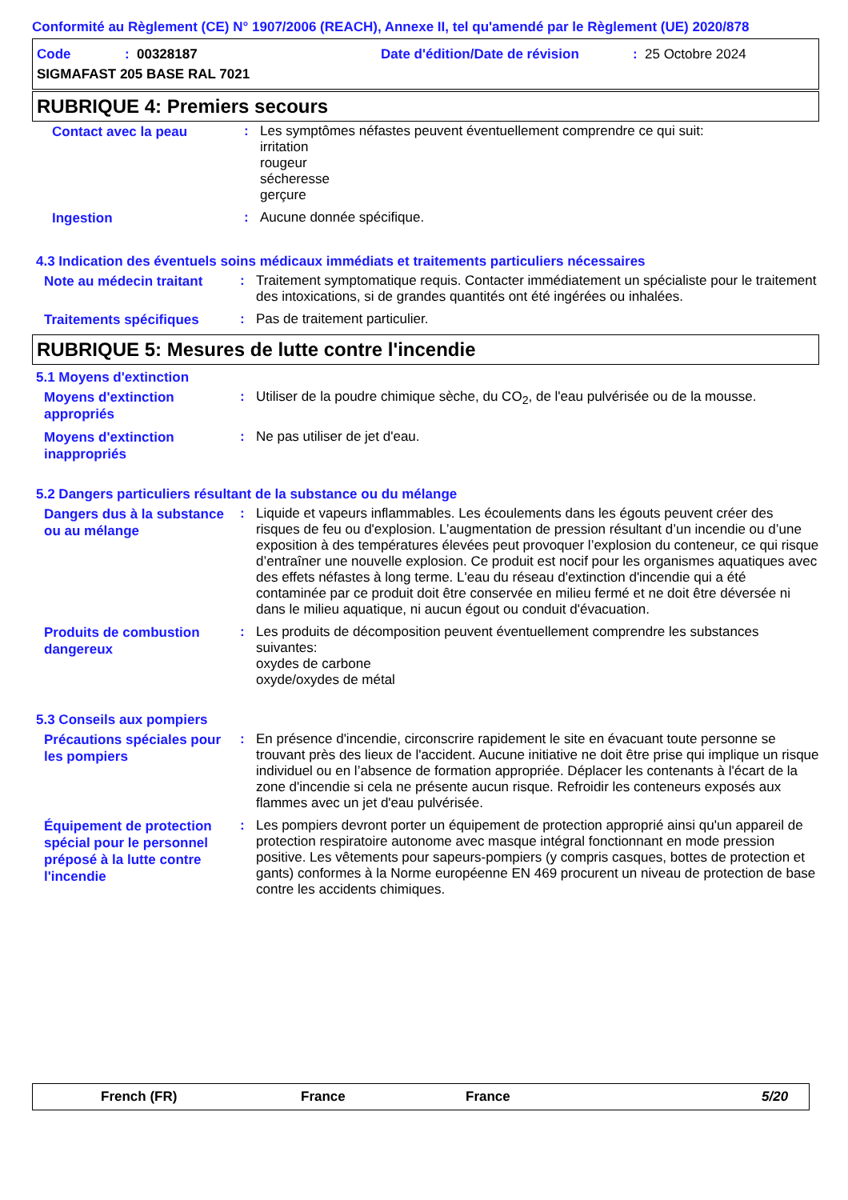Conformité au Règlement (CE) N° 1907/2006 (REACH), Annexe II, tel qu'amendé par le Règlement (UE) 2020/878
Code: 00328187 Date d'édition/Date de révision: 25 Octobre 2024
SIGMAFAST 205 BASE RAL 7021
RUBRIQUE 4: Premiers secours
Contact avec la peau
: Les symptômes néfastes peuvent éventuellement comprendre ce qui suit:
irritation
rougeur
sécheresse
gerçure
Ingestion
: Aucune donnée spécifique.
4.3 Indication des éventuels soins médicaux immédiats et traitements particuliers nécessaires
Note au médecin traitant
: Traitement symptomatique requis. Contacter immédiatement un spécialiste pour le traitement des intoxications, si de grandes quantités ont été ingérées ou inhalées.
Traitements spécifiques
: Pas de traitement particulier.
RUBRIQUE 5: Mesures de lutte contre l'incendie
5.1 Moyens d'extinction
Moyens d'extinction appropriés
: Utiliser de la poudre chimique sèche, du CO<sub>2</sub>, de l'eau pulvérisée ou de la mousse.
Moyens d'extinction inappropriés
: Ne pas utiliser de jet d'eau.
5.2 Dangers particuliers résultant de la substance ou du mélange
Dangers dus à la substance ou au mélange
: Liquide et vapeurs inflammables. Les écoulements dans les égouts peuvent créer des risques de feu ou d'explosion. L’augmentation de pression résultant d’un incendie ou d’une exposition à des températures élevées peut provoquer l’explosion du conteneur, ce qui risque d’entraîner une nouvelle explosion. Ce produit est nocif pour les organismes aquatiques avec des effets néfastes à long terme. L'eau du réseau d'extinction d'incendie qui a été contaminée par ce produit doit être conservée en milieu fermé et ne doit être déversée ni dans le milieu aquatique, ni aucun égout ou conduit d'évacuation.
Produits de combustion dangereux
: Les produits de décomposition peuvent éventuellement comprendre les substances suivantes:
oxydes de carbone
oxyde/oxydes de métal
5.3 Conseils aux pompiers
Précautions spéciales pour les pompiers
: En présence d'incendie, circonscrire rapidement le site en évacuant toute personne se trouvant près des lieux de l'accident. Aucune initiative ne doit être prise qui implique un risque individuel ou en l’absence de formation appropriée. Déplacer les contenants à l'écart de la zone d'incendie si cela ne présente aucun risque. Refroidir les conteneurs exposés aux flammes avec un jet d'eau pulvérisée.
Équipement de protection spécial pour le personnel préposé à la lutte contre l'incendie
: Les pompiers devront porter un équipement de protection approprié ainsi qu'un appareil de protection respiratoire autonome avec masque intégral fonctionnant en mode pression positive. Les vêtements pour sapeurs-pompiers (y compris casques, bottes de protection et gants) conformes à la Norme européenne EN 469 procurent un niveau de protection de base contre les accidents chimiques.
French (FR) France France 5/20